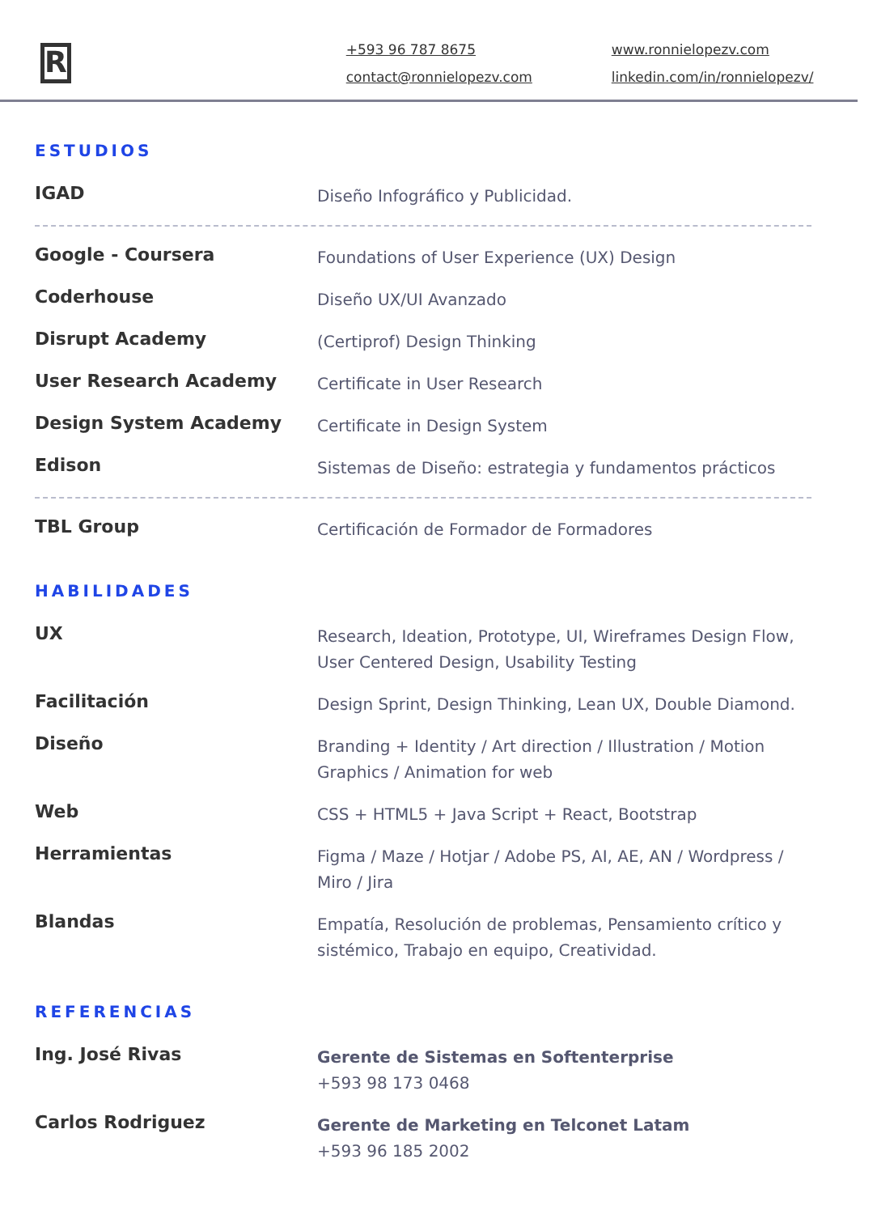R
+593 96 787 8675
contact@ronnielopezv.com
www.ronnielopezv.com
linkedin.com/in/ronnielopezv/
ESTUDIOS
IGAD
Diseño Infográfico y Publicidad.
Google - Coursera
Foundations of User Experience (UX) Design
Coderhouse
Diseño UX/UI Avanzado
Disrupt Academy
(Certiprof) Design Thinking
User Research Academy
Certificate in User Research
Design System Academy
Certificate in Design System
Edison
Sistemas de Diseño: estrategia y fundamentos prácticos
TBL Group
Certificación de Formador de Formadores
HABILIDADES
UX
Research, Ideation, Prototype, UI, Wireframes Design Flow, User Centered Design, Usability Testing
Facilitación
Design Sprint, Design Thinking, Lean UX, Double Diamond.
Diseño
Branding + Identity / Art direction / Illustration / Motion Graphics / Animation for web
Web
CSS + HTML5 + Java Script + React, Bootstrap
Herramientas
Figma / Maze / Hotjar / Adobe PS, AI, AE, AN / Wordpress / Miro / Jira
Blandas
Empatía, Resolución de problemas, Pensamiento crítico y sistémico, Trabajo en equipo, Creatividad.
REFERENCIAS
Ing. José Rivas
Gerente de Sistemas en Softenterprise
+593 98 173 0468
Carlos Rodriguez
Gerente de Marketing en Telconet Latam
+593 96 185 2002